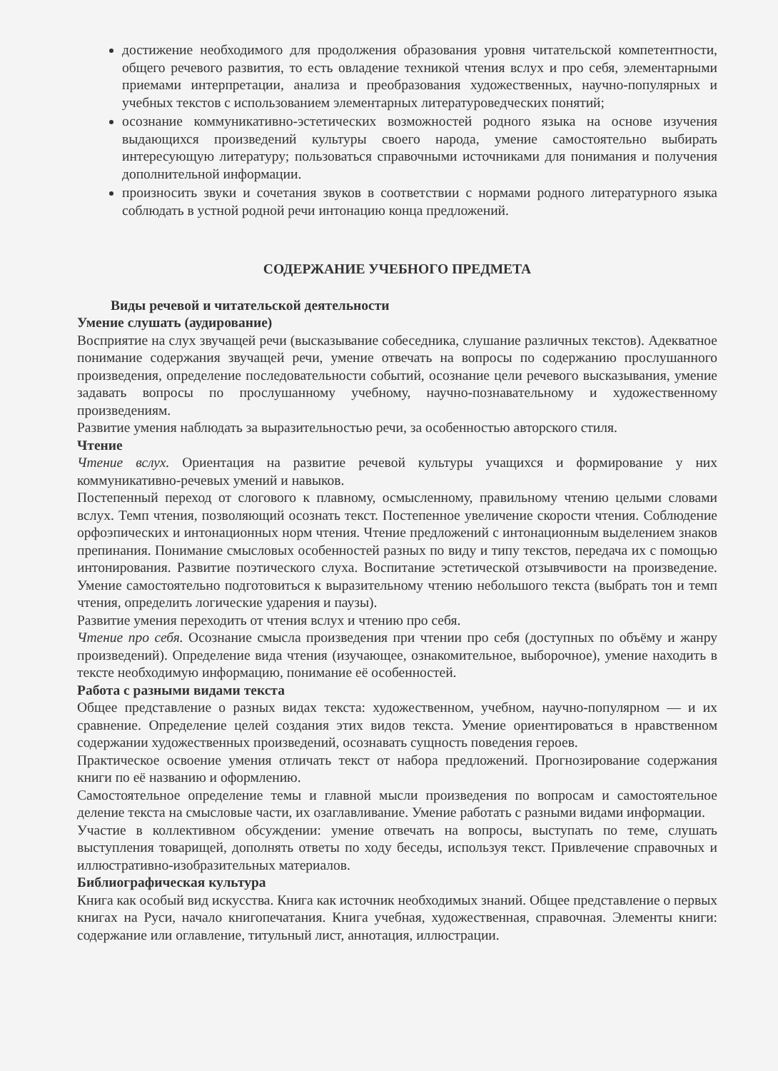достижение необходимого для продолжения образования уровня читательской компетентности, общего речевого развития, то есть овладение техникой чтения вслух и про себя, элементарными приемами интерпретации, анализа и преобразования художественных, научно-популярных и учебных текстов с использованием элементарных литературоведческих понятий;
осознание коммуникативно-эстетических возможностей родного языка на основе изучения выдающихся произведений культуры своего народа, умение самостоятельно выбирать интересующую литературу; пользоваться справочными источниками для понимания и получения дополнительной информации.
произносить звуки и сочетания звуков в соответствии с нормами родного литературного языка соблюдать в устной родной речи интонацию конца предложений.
СОДЕРЖАНИЕ УЧЕБНОГО ПРЕДМЕТА
Виды речевой и читательской деятельности
Умение слушать (аудирование)
Восприятие на слух звучащей речи (высказывание собеседника, слушание различных текстов). Адекватное понимание содержания звучащей речи, умение отвечать на вопросы по содержанию прослушанного произведения, определение последовательности событий, осознание цели речевого высказывания, умение задавать вопросы по прослушанному учебному, научно-познавательному и художественному произведениям.
Развитие умения наблюдать за выразительностью речи, за особенностью авторского стиля.
Чтение
Чтение вслух. Ориентация на развитие речевой культуры учащихся и формирование у них коммуникативно-речевых умений и навыков.
Постепенный переход от слогового к плавному, осмысленному, правильному чтению целыми словами вслух. Темп чтения, позволяющий осознать текст. Постепенное увеличение скорости чтения. Соблюдение орфоэпических и интонационных норм чтения. Чтение предложений с интонационным выделением знаков препинания. Понимание смысловых особенностей разных по виду и типу текстов, передача их с помощью интонирования. Развитие поэтического слуха. Воспитание эстетической отзывчивости на произведение. Умение самостоятельно подготовиться к выразительному чтению небольшого текста (выбрать тон и темп чтения, определить логические ударения и паузы).
Развитие умения переходить от чтения вслух и чтению про себя.
Чтение про себя. Осознание смысла произведения при чтении про себя (доступных по объёму и жанру произведений). Определение вида чтения (изучающее, ознакомительное, выборочное), умение находить в тексте необходимую информацию, понимание её особенностей.
Работа с разными видами текста
Общее представление о разных видах текста: художественном, учебном, научно-популярном — и их сравнение. Определение целей создания этих видов текста. Умение ориентироваться в нравственном содержании художественных произведений, осознавать сущность поведения героев.
Практическое освоение умения отличать текст от набора предложений. Прогнозирование содержания книги по её названию и оформлению.
Самостоятельное определение темы и главной мысли произведения по вопросам и самостоятельное деление текста на смысловые части, их озаглавливание. Умение работать с разными видами информации.
Участие в коллективном обсуждении: умение отвечать на вопросы, выступать по теме, слушать выступления товарищей, дополнять ответы по ходу беседы, используя текст. Привлечение справочных и иллюстративно-изобразительных материалов.
Библиографическая культура
Книга как особый вид искусства. Книга как источник необходимых знаний. Общее представление о первых книгах на Руси, начало книгопечатания. Книга учебная, художественная, справочная. Элементы книги: содержание или оглавление, титульный лист, аннотация, иллюстрации.